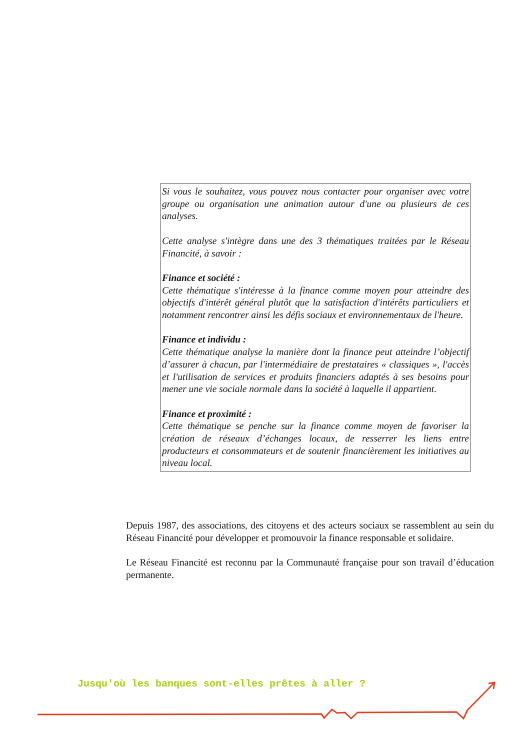Si vous le souhaitez, vous pouvez nous contacter pour organiser avec votre groupe ou organisation une animation autour d'une ou plusieurs de ces analyses.
Cette analyse s'intègre dans une des 3 thématiques traitées par le Réseau Financité, à savoir :
Finance et société :
Cette thématique s'intéresse à la finance comme moyen pour atteindre des objectifs d'intérêt général plutôt que la satisfaction d'intérêts particuliers et notamment rencontrer ainsi les défis sociaux et environnementaux de l'heure.
Finance et individu :
Cette thématique analyse la manière dont la finance peut atteindre l’objectif d’assurer à chacun, par l'intermédiaire de prestataires « classiques », l'accès et l'utilisation de services et produits financiers adaptés à ses besoins pour mener une vie sociale normale dans la société à laquelle il appartient.
Finance et proximité :
Cette thématique se penche sur la finance comme moyen de favoriser la création de réseaux d’échanges locaux, de resserrer les liens entre producteurs et consommateurs et de soutenir financièrement les initiatives au niveau local.
Depuis 1987, des associations, des citoyens et des acteurs sociaux se rassemblent au sein du Réseau Financité pour développer et promouvoir la finance responsable et solidaire.
Le Réseau Financité est reconnu par la Communauté française pour son travail d’éducation permanente.
Jusqu'où les banques sont-elles prêtes à aller ?